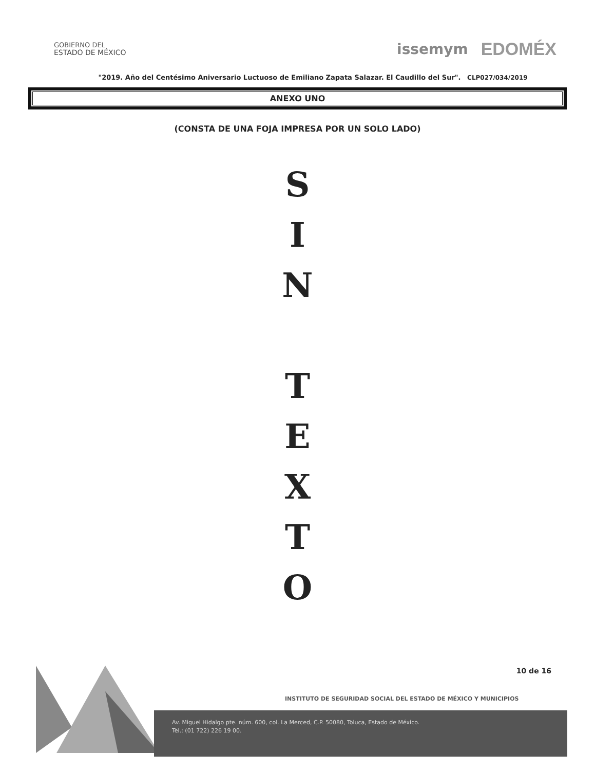GOBIERNO DEL
ESTADO DE MÉXICO
issemym EDOMÉX
"2019. Año del Centésimo Aniversario Luctuoso de Emiliano Zapata Salazar. El Caudillo del Sur". CLP027/034/2019
ANEXO UNO
(CONSTA DE UNA FOJA IMPRESA POR UN SOLO LADO)
S
I
N
T
E
X
T
O
10 de 16
INSTITUTO DE SEGURIDAD SOCIAL DEL ESTADO DE MÉXICO Y MUNICIPIOS
Av. Miguel Hidalgo pte. núm. 600, col. La Merced, C.P. 50080, Toluca, Estado de México.
Tel.: (01 722) 226 19 00.